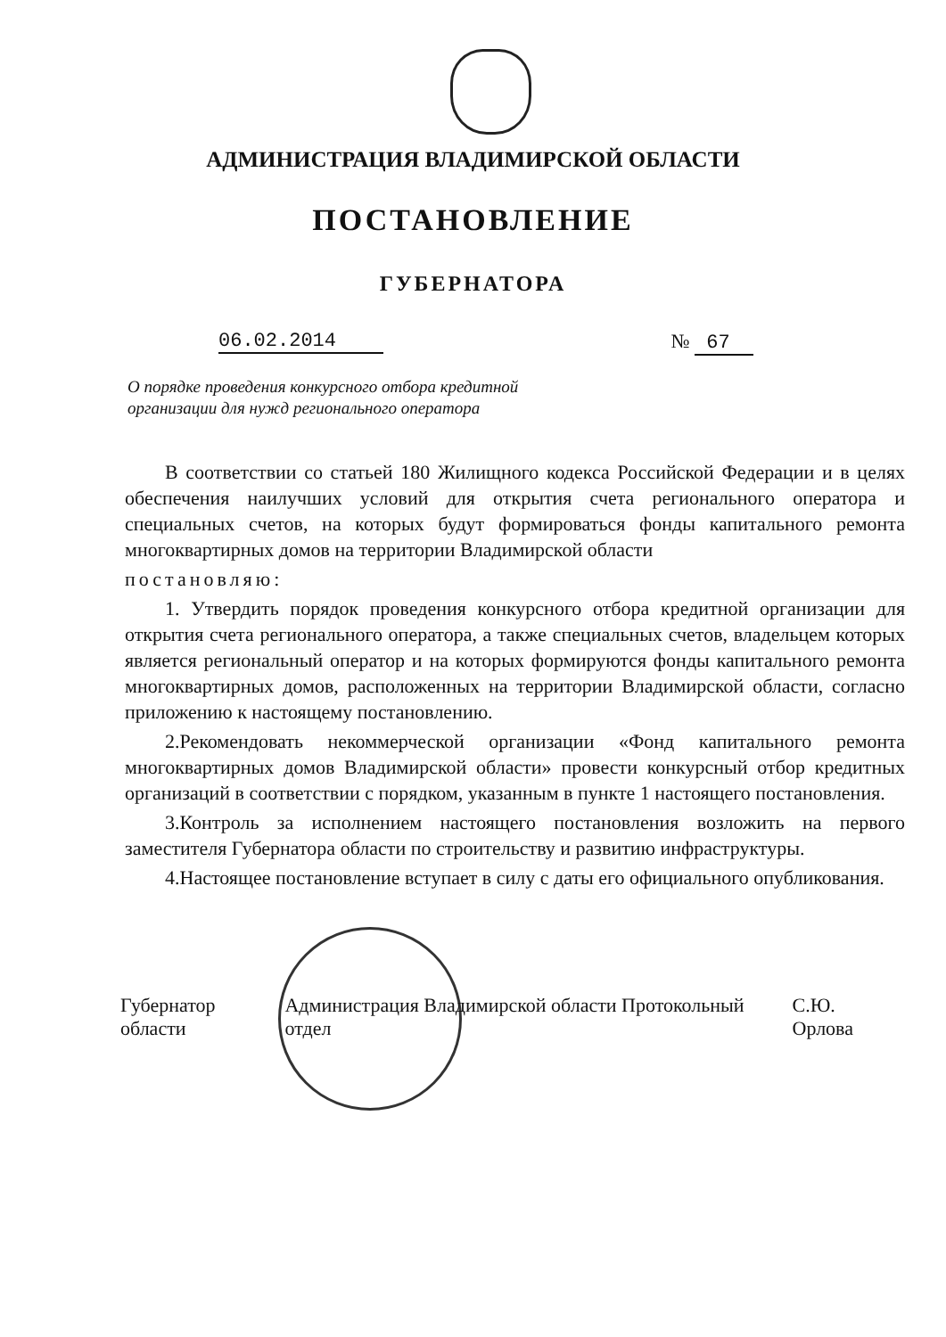АДМИНИСТРАЦИЯ ВЛАДИМИРСКОЙ ОБЛАСТИ
ПОСТАНОВЛЕНИЕ
ГУБЕРНАТОРА
06.02.2014 № 67
О порядке проведения конкурсного отбора кредитной организации для нужд регионального оператора
В соответствии со статьей 180 Жилищного кодекса Российской Федерации и в целях обеспечения наилучших условий для открытия счета регионального оператора и специальных счетов, на которых будут формироваться фонды капитального ремонта многоквартирных домов на территории Владимирской области
постановляю:
1. Утвердить порядок проведения конкурсного отбора кредитной организации для открытия счета регионального оператора, а также специальных счетов, владельцем которых является региональный оператор и на которых формируются фонды капитального ремонта многоквартирных домов, расположенных на территории Владимирской области, согласно приложению к настоящему постановлению.
2.Рекомендовать некоммерческой организации «Фонд капитального ремонта многоквартирных домов Владимирской области» провести конкурсный отбор кредитных организаций в соответствии с порядком, указанным в пункте 1 настоящего постановления.
3.Контроль за исполнением настоящего постановления возложить на первого заместителя Губернатора области по строительству и развитию инфраструктуры.
4.Настоящее постановление вступает в силу с даты его официального опубликования.
Губернатор области Администрация Владимирской области Протокольный отдел С.Ю. Орлова